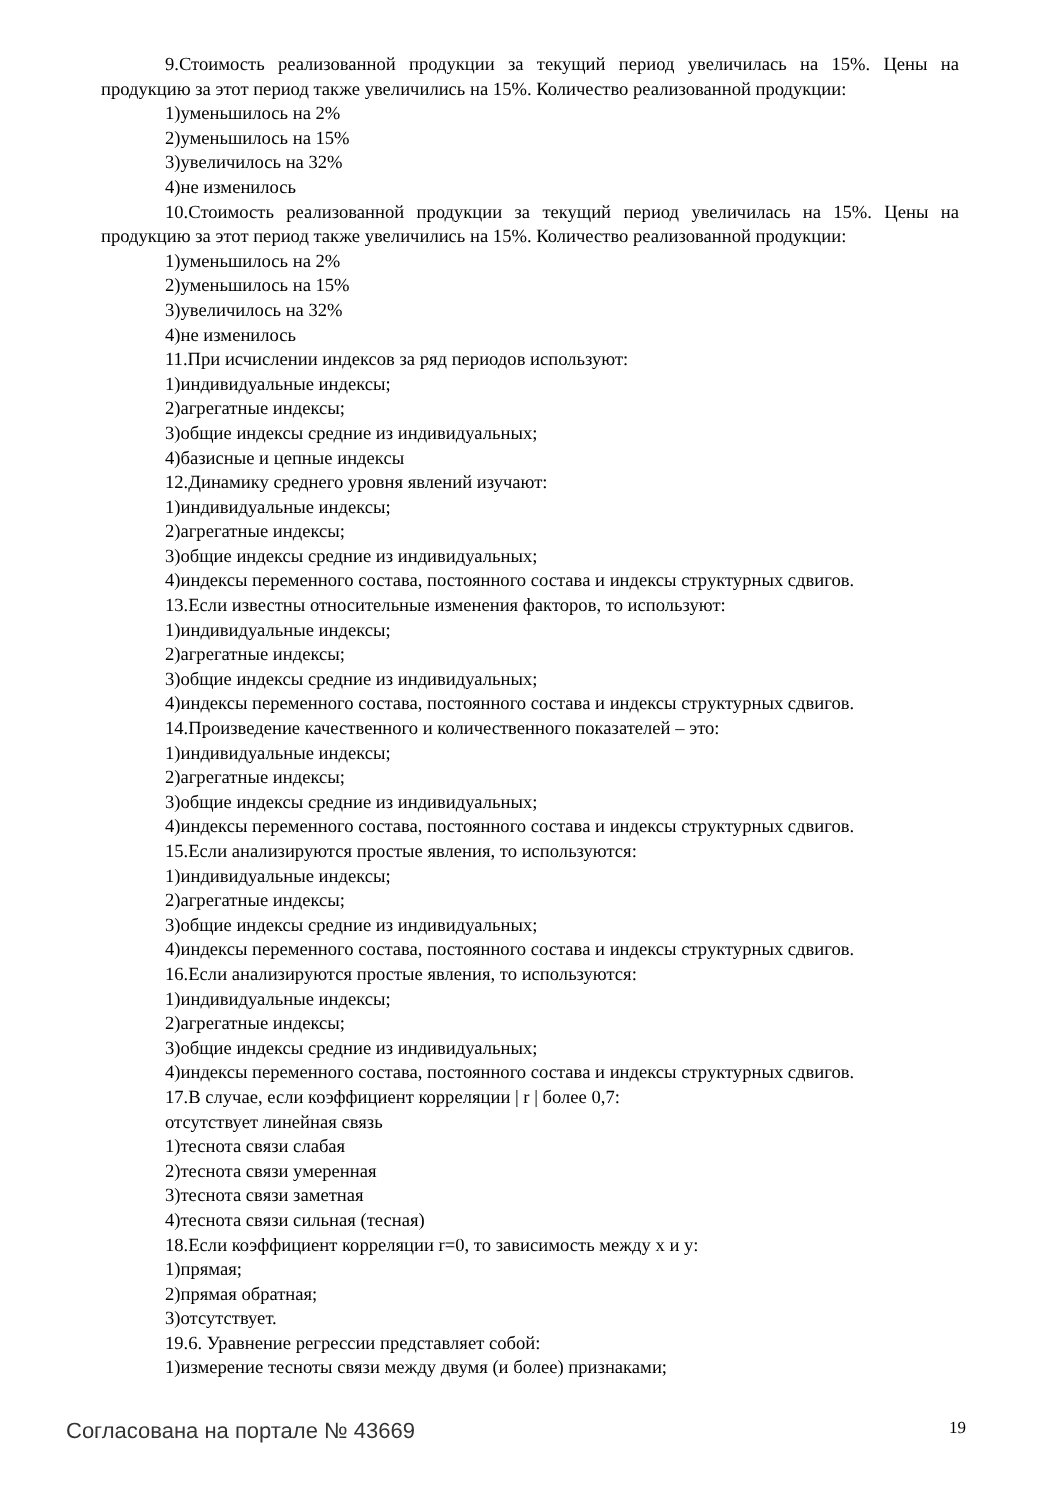9.Стоимость реализованной продукции за текущий период увеличилась на 15%. Цены на продукцию за этот период также увеличились на 15%. Количество реализованной продукции:
1)уменьшилось на 2%
2)уменьшилось на 15%
3)увеличилось на 32%
4)не изменилось
10.Стоимость реализованной продукции за текущий период увеличилась на 15%. Цены на продукцию за этот период также увеличились на 15%. Количество реализованной продукции:
1)уменьшилось на 2%
2)уменьшилось на 15%
3)увеличилось на 32%
4)не изменилось
11.При исчислении индексов за ряд периодов используют:
1)индивидуальные индексы;
2)агрегатные индексы;
3)общие индексы средние из индивидуальных;
4)базисные и цепные индексы
12.Динамику среднего уровня явлений изучают:
1)индивидуальные индексы;
2)агрегатные индексы;
3)общие индексы средние из индивидуальных;
4)индексы переменного состава, постоянного состава и индексы структурных сдвигов.
13.Если известны относительные изменения факторов, то используют:
1)индивидуальные индексы;
2)агрегатные индексы;
3)общие индексы средние из индивидуальных;
4)индексы переменного состава, постоянного состава и индексы структурных сдвигов.
14.Произведение качественного и количественного показателей – это:
1)индивидуальные индексы;
2)агрегатные индексы;
3)общие индексы средние из индивидуальных;
4)индексы переменного состава, постоянного состава и индексы структурных сдвигов.
15.Если анализируются простые явления, то используются:
1)индивидуальные индексы;
2)агрегатные индексы;
3)общие индексы средние из индивидуальных;
4)индексы переменного состава, постоянного состава и индексы структурных сдвигов.
16.Если анализируются простые явления, то используются:
1)индивидуальные индексы;
2)агрегатные индексы;
3)общие индексы средние из индивидуальных;
4)индексы переменного состава, постоянного состава и индексы структурных сдвигов.
17.В случае, если коэффициент корреляции | r | более 0,7:
отсутствует линейная связь
1)теснота связи слабая
2)теснота связи умеренная
3)теснота связи заметная
4)теснота связи сильная (тесная)
18.Если коэффициент корреляции r=0, то зависимость между x и y:
1)прямая;
2)прямая обратная;
3)отсутствует.
19.6. Уравнение регрессии представляет собой:
1)измерение тесноты связи между двумя (и более) признаками;
Согласована на портале № 43669 19